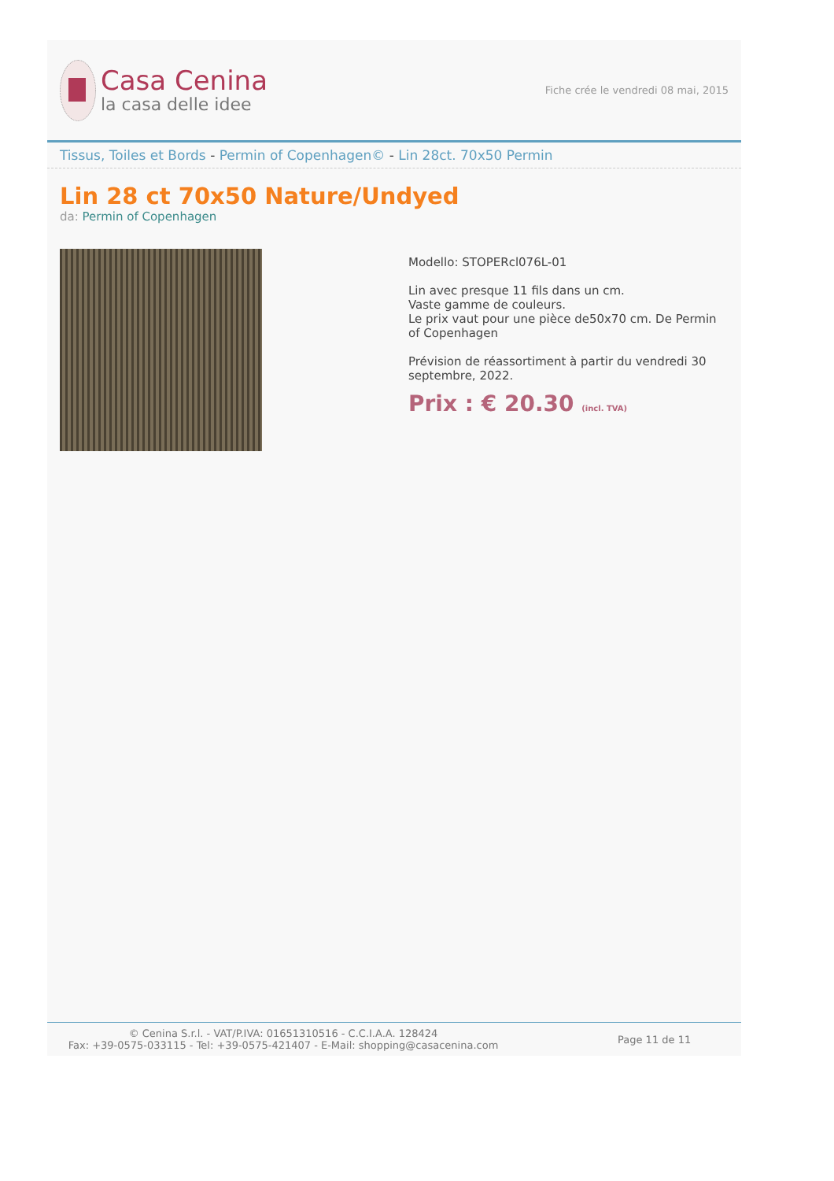Casa Cenina
la casa delle idee
Fiche crée le vendredi 08 mai, 2015
Tissus, Toiles et Bords - Permin of Copenhagen© - Lin 28ct. 70x50 Permin
Lin 28 ct 70x50 Nature/Undyed
da: Permin of Copenhagen
Modello: STOPERcl076L-01
Lin avec presque 11 fils dans un cm.
Vaste gamme de couleurs.
Le prix vaut pour une pièce de50x70 cm. De Permin of Copenhagen
Prévision de réassortiment à partir du vendredi 30 septembre, 2022.
Prix : € 20.30 (incl. TVA)
© Cenina S.r.l. - VAT/P.IVA: 01651310516 - C.C.I.A.A. 128424
Fax: +39-0575-033115 - Tel: +39-0575-421407 - E-Mail: shopping@casacenina.com
Page 11 de 11